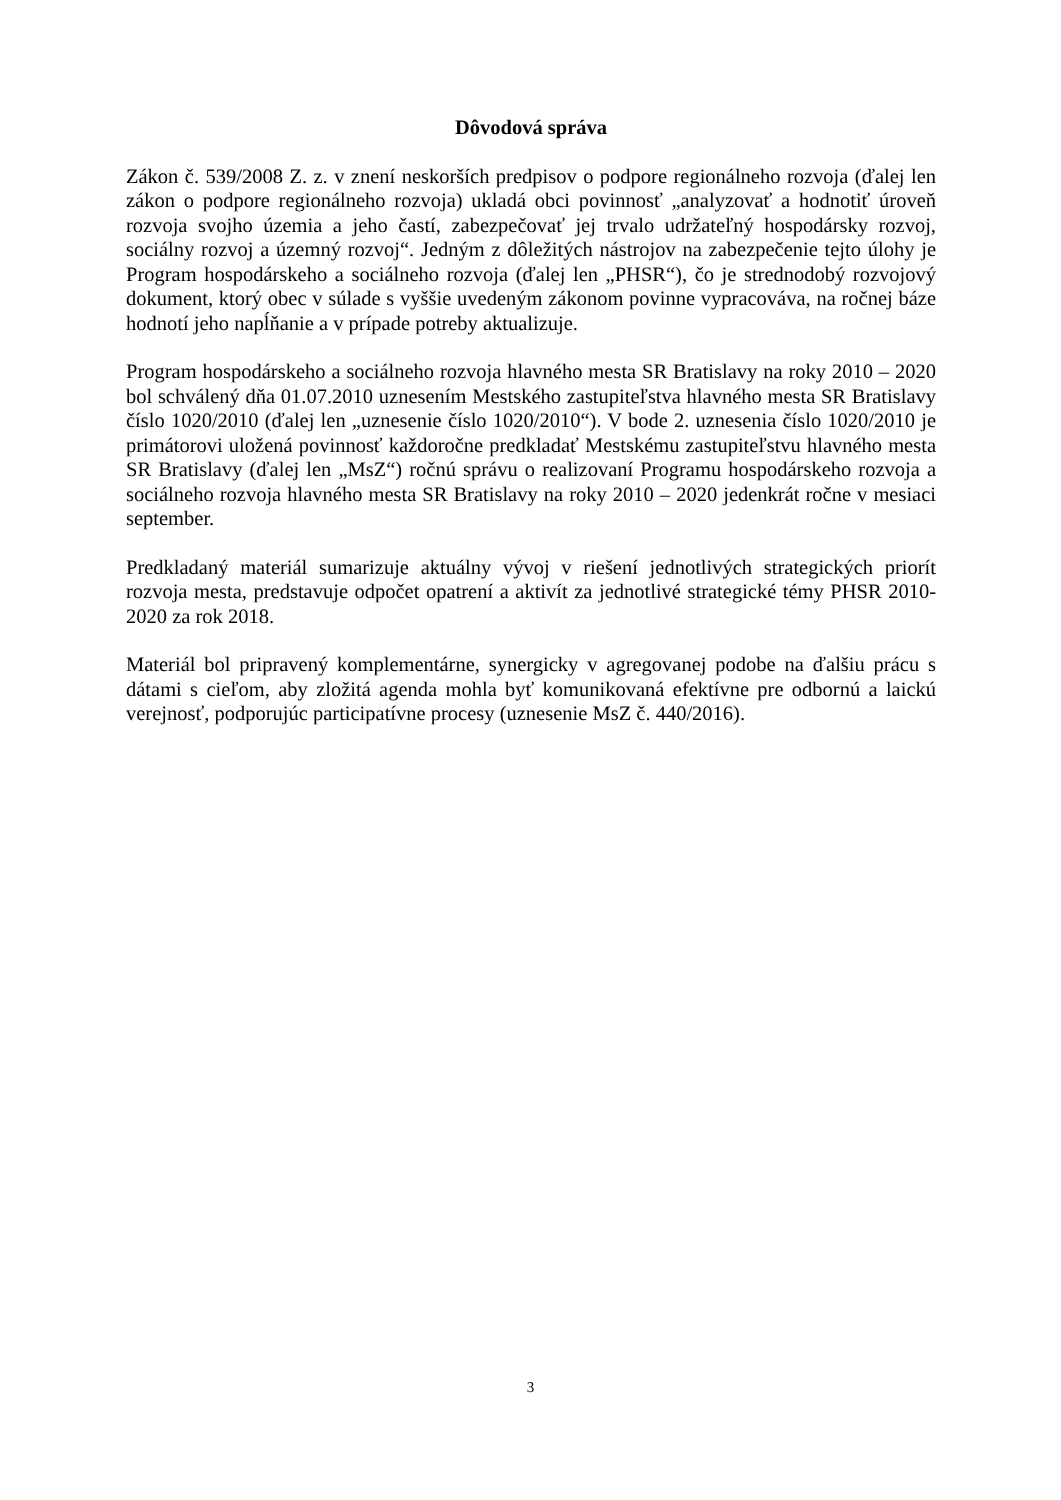Dôvodová správa
Zákon č. 539/2008 Z. z. v znení neskorších predpisov o podpore regionálneho rozvoja (ďalej len zákon o podpore regionálneho rozvoja) ukladá obci povinnosť „analyzovať a hodnotiť úroveň rozvoja svojho územia a jeho častí, zabezpečovať jej trvalo udržateľný hospodársky rozvoj, sociálny rozvoj a územný rozvoj“. Jedným z dôležitých nástrojov na zabezpečenie tejto úlohy je Program hospodárskeho a sociálneho rozvoja (ďalej len „PHSR“), čo je strednodobý rozvojový dokument, ktorý obec v súlade s vyššie uvedeným zákonom povinne vypracováva, na ročnej báze hodnotí jeho napĺňanie a v prípade potreby aktualizuje.
Program hospodárskeho a sociálneho rozvoja hlavného mesta SR Bratislavy na roky 2010 – 2020 bol schválený dňa 01.07.2010 uznesením Mestského zastupiteľstva hlavného mesta SR Bratislavy číslo 1020/2010 (ďalej len „uznesenie číslo 1020/2010“). V bode 2. uznesenia číslo 1020/2010 je primátorovi uložená povinnosť každoročne predkladať Mestskému zastupiteľstvu hlavného mesta SR Bratislavy (ďalej len „MsZ“) ročnú správu o realizovaní Programu hospodárskeho rozvoja a sociálneho rozvoja hlavného mesta SR Bratislavy na roky 2010 – 2020 jedenkrát ročne v mesiaci september.
Predkladaný materiál sumarizuje aktuálny vývoj v riešení jednotlivých strategických priorít rozvoja mesta, predstavuje odpočet opatrení a aktivít za jednotlivé strategické témy PHSR 2010-2020 za rok 2018.
Materiál bol pripravený komplementárne, synergicky v agregovanej podobe na ďalšiu prácu s dátami s cieľom, aby zložitá agenda mohla byť komunikovaná efektívne pre odbornú a laickú verejnosť, podporujúc participatívne procesy (uznesenie MsZ č. 440/2016).
3